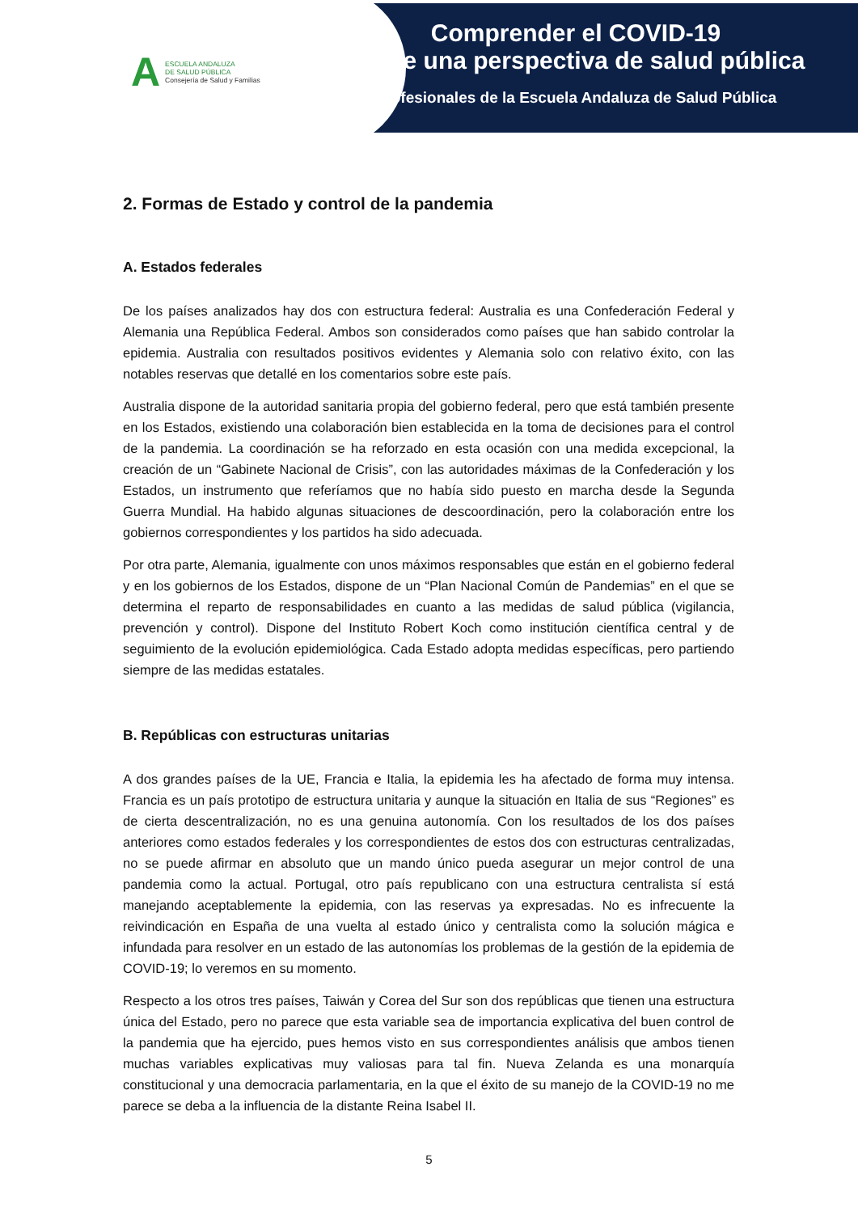A
ESCUELA ANDALUZA
DE SALUD PÚBLICA
Consejería de Salud y Familias
Comprender el COVID-19
desde una perspectiva de salud pública
Profesionales de la Escuela Andaluza de Salud Pública
2. Formas de Estado y control de la pandemia
A. Estados federales
De los países analizados hay dos con estructura federal: Australia es una Confederación Federal y Alemania una República Federal. Ambos son considerados como países que han sabido controlar la epidemia. Australia con resultados positivos evidentes y Alemania solo con relativo éxito, con las notables reservas que detallé en los comentarios sobre este país.
Australia dispone de la autoridad sanitaria propia del gobierno federal, pero que está también presente en los Estados, existiendo una colaboración bien establecida en la toma de decisiones para el control de la pandemia. La coordinación se ha reforzado en esta ocasión con una medida excepcional, la creación de un “Gabinete Nacional de Crisis”, con las autoridades máximas de la Confederación y los Estados, un instrumento que referíamos que no había sido puesto en marcha desde la Segunda Guerra Mundial. Ha habido algunas situaciones de descoordinación, pero la colaboración entre los gobiernos correspondientes y los partidos ha sido adecuada.
Por otra parte, Alemania, igualmente con unos máximos responsables que están en el gobierno federal y en los gobiernos de los Estados, dispone de un “Plan Nacional Común de Pandemias” en el que se determina el reparto de responsabilidades en cuanto a las medidas de salud pública (vigilancia, prevención y control). Dispone del Instituto Robert Koch como institución científica central y de seguimiento de la evolución epidemiológica. Cada Estado adopta medidas específicas, pero partiendo siempre de las medidas estatales.
B. Repúblicas con estructuras unitarias
A dos grandes países de la UE, Francia e Italia, la epidemia les ha afectado de forma muy intensa. Francia es un país prototipo de estructura unitaria y aunque la situación en Italia de sus “Regiones” es de cierta descentralización, no es una genuina autonomía. Con los resultados de los dos países anteriores como estados federales y los correspondientes de estos dos con estructuras centralizadas, no se puede afirmar en absoluto que un mando único pueda asegurar un mejor control de una pandemia como la actual. Portugal, otro país republicano con una estructura centralista sí está manejando aceptablemente la epidemia, con las reservas ya expresadas. No es infrecuente la reivindicación en España de una vuelta al estado único y centralista como la solución mágica e infundada para resolver en un estado de las autonomías los problemas de la gestión de la epidemia de COVID-19; lo veremos en su momento.
Respecto a los otros tres países, Taiwán y Corea del Sur son dos repúblicas que tienen una estructura única del Estado, pero no parece que esta variable sea de importancia explicativa del buen control de la pandemia que ha ejercido, pues hemos visto en sus correspondientes análisis que ambos tienen muchas variables explicativas muy valiosas para tal fin. Nueva Zelanda es una monarquía constitucional y una democracia parlamentaria, en la que el éxito de su manejo de la COVID-19 no me parece se deba a la influencia de la distante Reina Isabel II.
5